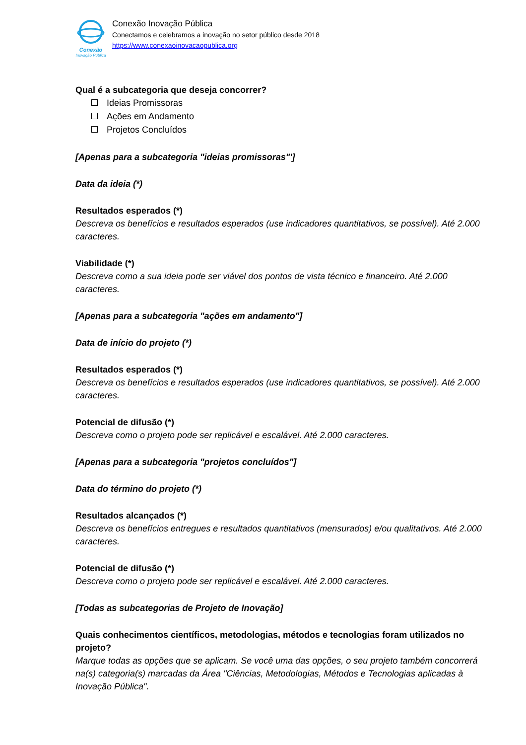Conexão
Inovação Pública
Conexão Inovação Pública
Conectamos e celebramos a inovação no setor público desde 2018
https://www.conexaoinovacaopublica.org
Qual é a subcategoria que deseja concorrer?
Ideias Promissoras
Ações em Andamento
Projetos Concluídos
[Apenas para a subcategoria "ideias promissoras"']
Data da ideia (*)
Resultados esperados (*)
Descreva os benefícios e resultados esperados (use indicadores quantitativos, se possível). Até 2.000 caracteres.
Viabilidade (*)
Descreva como a sua ideia pode ser viável dos pontos de vista técnico e financeiro. Até 2.000 caracteres.
[Apenas para a subcategoria "ações em andamento"]
Data de início do projeto (*)
Resultados esperados (*)
Descreva os benefícios e resultados esperados (use indicadores quantitativos, se possível). Até 2.000 caracteres.
Potencial de difusão (*)
Descreva como o projeto pode ser replicável e escalável. Até 2.000 caracteres.
[Apenas para a subcategoria "projetos concluídos"]
Data do término do projeto (*)
Resultados alcançados (*)
Descreva os benefícios entregues e resultados quantitativos (mensurados) e/ou qualitativos. Até 2.000 caracteres.
Potencial de difusão (*)
Descreva como o projeto pode ser replicável e escalável. Até 2.000 caracteres.
[Todas as subcategorias de Projeto de Inovação]
Quais conhecimentos científicos, metodologias, métodos e tecnologias foram utilizados no projeto?
Marque todas as opções que se aplicam. Se você uma das opções, o seu projeto também concorrerá na(s) categoria(s) marcadas da Área "Ciências, Metodologias, Métodos e Tecnologias aplicadas à Inovação Pública".